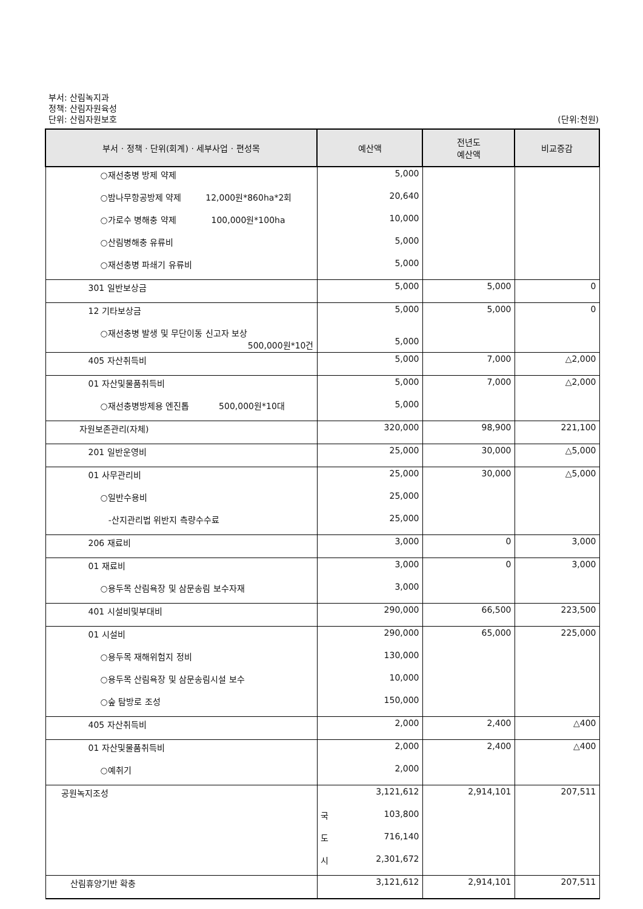부서: 산림녹지과
정책: 산림자원육성
단위: 산림자원보호 (단위:천원)
| 부서 · 정책 · 단위(회계) · 세부사업 · 편성목 | 예산액 | 전년도 예산액 | 비교증감 |
| --- | --- | --- | --- |
| ○재선충병 방제 약제 | 5,000 | | |
| ○밤나무항공방제 약제 12,000원*860ha*2회 | 20,640 | | |
| ○가로수 병해충 약제 100,000원*100ha | 10,000 | | |
| ○산림병해충 유류비 | 5,000 | | |
| ○재선충병 파쇄기 유류비 | 5,000 | | |
| 301 일반보상금 | 5,000 | 5,000 | 0 |
| 12 기타보상금 | 5,000 | 5,000 | 0 |
| ○재선충병 발생 및 무단이동 신고자 보상 500,000원*10건 | 5,000 | | |
| 405 자산취득비 | 5,000 | 7,000 | △2,000 |
| 01 자산및물품취득비 | 5,000 | 7,000 | △2,000 |
| ○재선충병방제용 엔진톱 500,000원*10대 | 5,000 | | |
| 자원보존관리(자체) | 320,000 | 98,900 | 221,100 |
| 201 일반운영비 | 25,000 | 30,000 | △5,000 |
| 01 사무관리비 | 25,000 | 30,000 | △5,000 |
| ○일반수용비 | 25,000 | | |
| -산지관리법 위반지 측량수수료 | 25,000 | | |
| 206 재료비 | 3,000 | 0 | 3,000 |
| 01 재료비 | 3,000 | 0 | 3,000 |
| ○용두목 산림욕장 및 삼문송림 보수자재 | 3,000 | | |
| 401 시설비및부대비 | 290,000 | 66,500 | 223,500 |
| 01 시설비 | 290,000 | 65,000 | 225,000 |
| ○용두목 재해위험지 정비 | 130,000 | | |
| ○용두목 산림욕장 및 삼문송림시설 보수 | 10,000 | | |
| ○숲 탐방로 조성 | 150,000 | | |
| 405 자산취득비 | 2,000 | 2,400 | △400 |
| 01 자산및물품취득비 | 2,000 | 2,400 | △400 |
| ○예취기 | 2,000 | | |
| 공원녹지조성 | 3,121,612 | 2,914,101 | 207,511 |
| | 국 103,800 | | |
| | 도 716,140 | | |
| | 시 2,301,672 | | |
| 산림휴양기반 확충 | 3,121,612 | 2,914,101 | 207,511 |